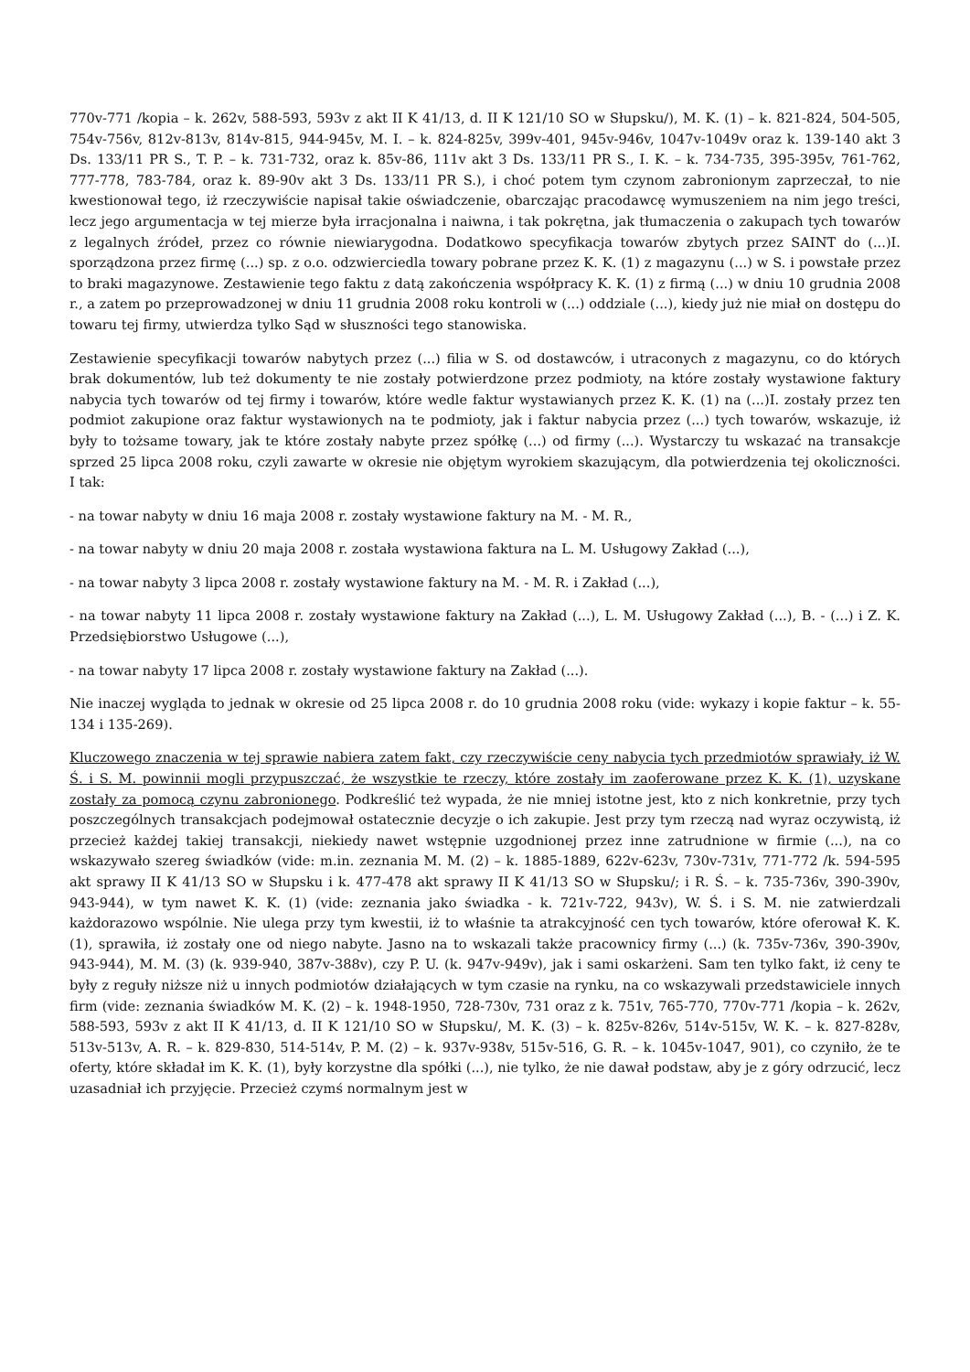770v-771 /kopia – k. 262v, 588-593, 593v z akt II K 41/13, d. II K 121/10 SO w Słupsku/), M. K. (1) – k. 821-824, 504-505, 754v-756v, 812v-813v, 814v-815, 944-945v, M. I. – k. 824-825v, 399v-401, 945v-946v, 1047v-1049v oraz k. 139-140 akt 3 Ds. 133/11 PR S., T. P. – k. 731-732, oraz k. 85v-86, 111v akt 3 Ds. 133/11 PR S., I. K. – k. 734-735, 395-395v, 761-762, 777-778, 783-784, oraz k. 89-90v akt 3 Ds. 133/11 PR S.), i choć potem tym czynom zabronionym zaprzeczał, to nie kwestionował tego, iż rzeczywiście napisał takie oświadczenie, obarczając pracodawcę wymuszeniem na nim jego treści, lecz jego argumentacja w tej mierze była irracjonalna i naiwna, i tak pokrętna, jak tłumaczenia o zakupach tych towarów z legalnych źródeł, przez co równie niewiarygodna. Dodatkowo specyfikacja towarów zbytych przez SAINT do (...)I. sporządzona przez firmę (...) sp. z o.o. odzwierciedla towary pobrane przez K. K. (1) z magazynu (...) w S. i powstałe przez to braki magazynowe. Zestawienie tego faktu z datą zakończenia współpracy K. K. (1) z firmą (...) w dniu 10 grudnia 2008 r., a zatem po przeprowadzonej w dniu 11 grudnia 2008 roku kontroli w (...) oddziale (...), kiedy już nie miał on dostępu do towaru tej firmy, utwierdza tylko Sąd w słuszności tego stanowiska.
Zestawienie specyfikacji towarów nabytych przez (...) filia w S. od dostawców, i utraconych z magazynu, co do których brak dokumentów, lub też dokumenty te nie zostały potwierdzone przez podmioty, na które zostały wystawione faktury nabycia tych towarów od tej firmy i towarów, które wedle faktur wystawianych przez K. K. (1) na (...)I. zostały przez ten podmiot zakupione oraz faktur wystawionych na te podmioty, jak i faktur nabycia przez (...) tych towarów, wskazuje, iż były to tożsame towary, jak te które zostały nabyte przez spółkę (...) od firmy (...). Wystarczy tu wskazać na transakcje sprzed 25 lipca 2008 roku, czyli zawarte w okresie nie objętym wyrokiem skazującym, dla potwierdzenia tej okoliczności. I tak:
- na towar nabyty w dniu 16 maja 2008 r. zostały wystawione faktury na M. - M. R.,
- na towar nabyty w dniu 20 maja 2008 r. została wystawiona faktura na L. M. Usługowy Zakład (...),
- na towar nabyty 3 lipca 2008 r. zostały wystawione faktury na M. - M. R. i Zakład (...),
- na towar nabyty 11 lipca 2008 r. zostały wystawione faktury na Zakład (...), L. M. Usługowy Zakład (...), B. - (...) i Z. K. Przedsiębiorstwo Usługowe (...),
- na towar nabyty 17 lipca 2008 r. zostały wystawione faktury na Zakład (...).
Nie inaczej wygląda to jednak w okresie od 25 lipca 2008 r. do 10 grudnia 2008 roku (vide: wykazy i kopie faktur – k. 55-134 i 135-269).
Kluczowego znaczenia w tej sprawie nabiera zatem fakt, czy rzeczywiście ceny nabycia tych przedmiotów sprawiały, iż W. Ś. i S. M. powinnii mogli przypuszczać, że wszystkie te rzeczy, które zostały im zaoferowane przez K. K. (1), uzyskane zostały za pomocą czynu zabronionego. Podkreślić też wypada, że nie mniej istotne jest, kto z nich konkretnie, przy tych poszczególnych transakcjach podejmował ostatecznie decyzje o ich zakupie. Jest przy tym rzeczą nad wyraz oczywistą, iż przecież każdej takiej transakcji, niekiedy nawet wstępnie uzgodnionej przez inne zatrudnione w firmie (...), na co wskazywało szereg świadków (vide: m.in. zeznania M. M. (2) – k. 1885-1889, 622v-623v, 730v-731v, 771-772 /k. 594-595 akt sprawy II K 41/13 SO w Słupsku i k. 477-478 akt sprawy II K 41/13 SO w Słupsku/; i R. Ś. – k. 735-736v, 390-390v, 943-944), w tym nawet K. K. (1) (vide: zeznania jako świadka - k. 721v-722, 943v), W. Ś. i S. M. nie zatwierdzali każdorazowo wspólnie. Nie ulega przy tym kwestii, iż to właśnie ta atrakcyjność cen tych towarów, które oferował K. K. (1), sprawiła, iż zostały one od niego nabyte. Jasno na to wskazali także pracownicy firmy (...) (k. 735v-736v, 390-390v, 943-944), M. M. (3) (k. 939-940, 387v-388v), czy P. U. (k. 947v-949v), jak i sami oskarżeni. Sam ten tylko fakt, iż ceny te były z reguły niższe niż u innych podmiotów działających w tym czasie na rynku, na co wskazywali przedstawiciele innych firm (vide: zeznania świadków M. K. (2) – k. 1948-1950, 728-730v, 731 oraz z k. 751v, 765-770, 770v-771 /kopia – k. 262v, 588-593, 593v z akt II K 41/13, d. II K 121/10 SO w Słupsku/, M. K. (3) – k. 825v-826v, 514v-515v, W. K. – k. 827-828v, 513v-513v, A. R. – k. 829-830, 514-514v, P. M. (2) – k. 937v-938v, 515v-516, G. R. – k. 1045v-1047, 901), co czyniło, że te oferty, które składał im K. K. (1), były korzystne dla spółki (...), nie tylko, że nie dawał podstaw, aby je z góry odrzucić, lecz uzasadniał ich przyjęcie. Przecież czymś normalnym jest w